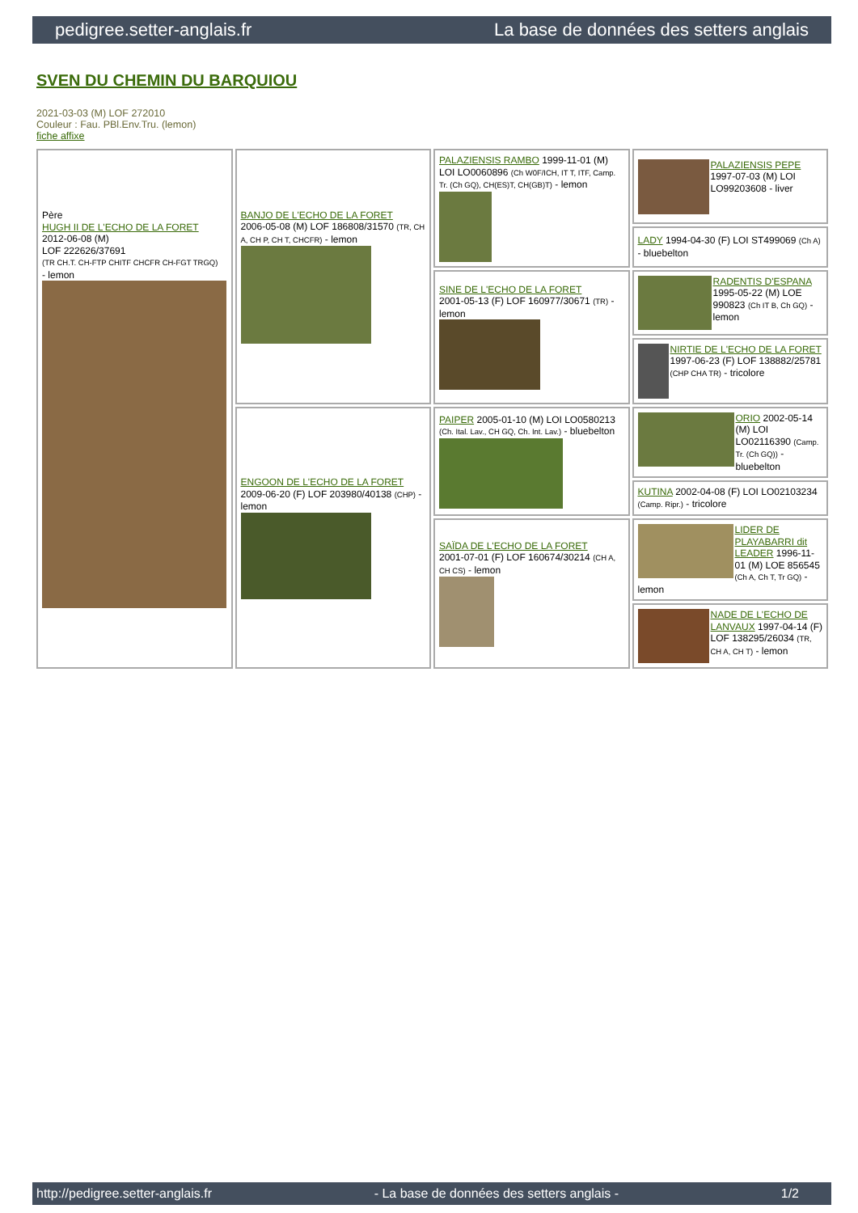pedigree.setter-anglais.fr La base de données des setters anglais
SVEN DU CHEMIN DU BARQUIOU
2021-03-03 (M) LOF 272010
Couleur : Fau. PBl.Env.Tru. (lemon)
fiche affixe
| Père HUGH II DE L'ECHO DE LA FORET 2012-06-08 (M) LOF 222626/37691 (TR CH.T. CH-FTP CHITF CHCFR CH-FGT TRGQ) - lemon | BANJO DE L'ECHO DE LA FORET 2006-05-08 (M) LOF 186808/31570 (TR, CH A, CH P, CH T, CHCFR) - lemon | PALAZIENSIS RAMBO 1999-11-01 (M) LOI LO0060896 (Ch W0F/ICH, IT T, ITF, Camp. Tr. (Ch GQ), CH(ES)T, CH(GB)T) - lemon | PALAZIENSIS PEPE 1997-07-03 (M) LOI LO99203608 - liver |
| | | | LADY 1994-04-30 (F) LOI ST499069 (Ch A) - bluebelton |
| | | SINE DE L'ECHO DE LA FORET 2001-05-13 (F) LOF 160977/30671 (TR) - lemon | RADENTIS D'ESPANA 1995-05-22 (M) LOE 990823 (Ch IT B, Ch GQ) - lemon |
| | | | NIRTIE DE L'ECHO DE LA FORET 1997-06-23 (F) LOF 138882/25781 (CHP CHA TR) - tricolore |
| | ENGOON DE L'ECHO DE LA FORET 2009-06-20 (F) LOF 203980/40138 (CHP) - lemon | PAIPER 2005-01-10 (M) LOI LO0580213 (Ch. Ital. Lav., CH GQ, Ch. Int. Lav.) - bluebelton | ORIO 2002-05-14 (M) LOI LO02116390 (Camp. Tr. (Ch GQ)) - bluebelton |
| | | | KUTINA 2002-04-08 (F) LOI LO02103234 (Camp. Ripr.) - tricolore |
| | | SAÏDA DE L'ECHO DE LA FORET 2001-07-01 (F) LOF 160674/30214 (CH A, CH CS) - lemon | LIDER DE PLAYABARRI dit LEADER 1996-11-01 (M) LOE 856545 (Ch A, Ch T, Tr GQ) - lemon |
| | | | NADE DE L'ECHO DE LANVAUX 1997-04-14 (F) LOF 138295/26034 (TR, CH A, CH T) - lemon |
http://pedigree.setter-anglais.fr - La base de données des setters anglais - 1/2